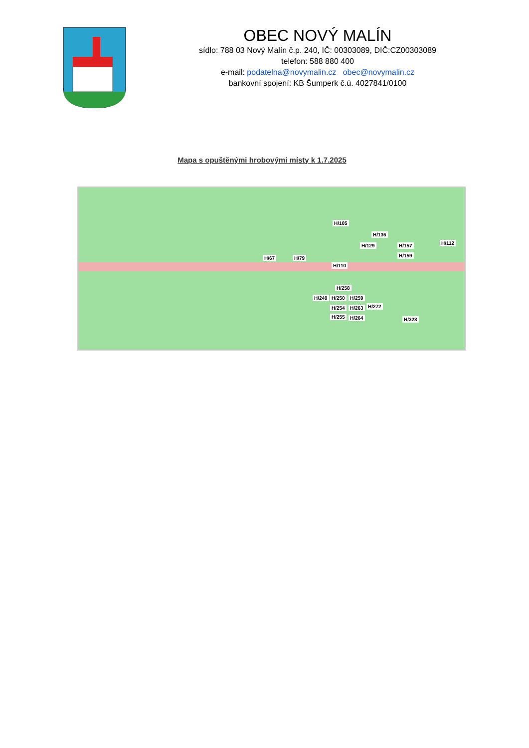OBEC NOVÝ MALÍN
sídlo: 788 03 Nový Malín č.p. 240, IČ: 00303089, DIČ:CZ00303089
telefon: 588 880 400
e-mail: podatelna@novymalin.cz obec@novymalin.cz
bankovní spojení: KB Šumperk č.ú. 4027841/0100
Mapa s opuštěnými hrobovými místy k 1.7.2025
H/105
H/136
H/67 H/79
H/129 H/157
H/159
H/112
H/110
H/258
H/249 H/250 H/259
H/254 H/263 H/272
H/255 H/264 H/328